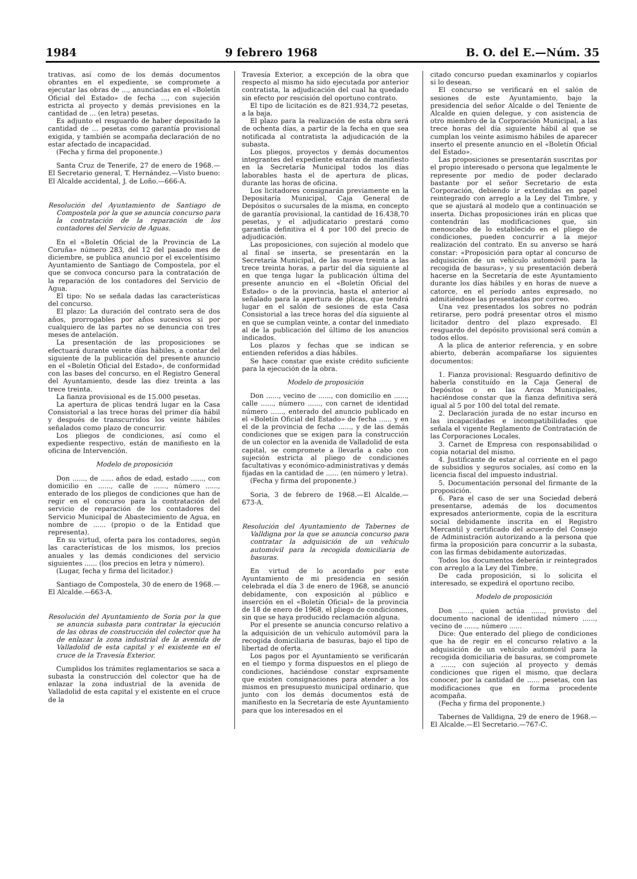1984 9 febrero 1968 B. O. del E.—Núm. 35
trativas, así como de los demás documentos obrantes en el expediente, se compromete a ejecutar las obras de ..., anunciadas en el «Boletín Oficial del Estado» de fecha ..., con sujeción estricta al proyecto y demás previsiones en la cantidad de ... (en letra) pesetas.
Es adjunto el resguardo de haber depositado la cantidad de ... pesetas como garantía provisional exigida, y también se acompaña declaración de no estar afectado de incapacidad.
(Fecha y firma del proponente.)
Santa Cruz de Tenerife, 27 de enero de 1968.—El Secretario general, T. Hernández.—Visto bueno: El Alcalde accidental, J. de Loño.—666-A.
Resolución del Ayuntamiento de Santiago de Compostela por la que se anuncia concurso para la contratación de la reparación de los contadores del Servicio de Aguas.
En el «Boletín Oficial de la Provincia de La Coruña» número 283, del 12 del pasado mes de diciembre, se publica anuncio por el excelentísimo Ayuntamiento de Santiago de Compostela, por el que se convoca concurso para la contratación de la reparación de los contadores del Servicio de Agua.
El tipo: No se señala dadas las características del concurso.
El plazo: La duración del contrato sera de dos años, prorrogables por años sucesivos si por cualquiero de las partes no se denuncia con tres meses de antelación.
La presentación de las proposiciones se efectuará durante veinte días hábiles, a contar del siguiente de la publicación del presente anuncio en el «Boletín Oficial del Estado», de conformidad con las bases del concurso, en el Registro General del Ayuntamiento, desde las diez treinta a las trece treinta.
La fianza provisional es de 15.000 pesetas.
La apertura de plicas tendrá lugar en la Casa Consistorial a las trece horas del primer día hábil y después de transcurridos los veinte hábiles señalados como plazo de concurrir.
Los pliegos de condiciones, así como el expediente respectivo, están de manifiesto en la oficina de Intervención.
Modelo de proposición
Don ......, de ...... años de edad, estado ......, con domicilio en ......, calle de ......, número ......, enterado de los pliegos de condiciones que han de regir en el concurso para la contratación del servicio de reparación de los contadores del Servicio Municipal de Abastecimiento de Agua, en nombre de ...... (propio o de la Entidad que representa).
En su virtud, oferta para los contadores, según las características de los mismos, los precios anuales y las demás condiciones del servicio siguientes ...... (los precios en letra y número).
(Lugar, fecha y firma del licitador.)
Santiago de Compostela, 30 de enero de 1968.—El Alcalde.—663-A.
Resolución del Ayuntamiento de Soria por la que se anuncia subasta para contratar la ejecución de las obras de construcción del colector que ha de enlazar la zona industrial de la avenida de Valladolid de esta capital y el existente en el cruce de la Travesía Exterior.
Cumplidos los trámites reglamentarios se saca a subasta la construcción del colector que ha de enlazar la zona industrial de la avenida de Valladolid de esta capital y el existente en el cruce de la
Travesía Exterior, a excepción de la obra que respecto al mismo ha sido ejecutada por anterior contratista, la adjudicación del cual ha quedado sin efecto por rescisión del oportuno contrato.
El tipo de licitación es de 821.934,72 pesetas, a la baja.
El plazo para la realización de esta obra será de ochenta días, a partir de la fecha en que sea notificada al contratista la adjudicación de la subasta.
Los pliegos, proyectos y demás documentos integrantes del expediente estarán de manifiesto en la Secretaría Municipal todos los días laborables hasta el de apertura de plicas, durante las horas de oficina.
Los licitadores consignarán previamente en la Depositaría Municipal, Caja General de Depósitos o sucursales de la misma, en concepto de garantía provisional, la cantidad de 16.438,70 pesetas, y el adjudicatario prestará como garantía definitiva el 4 por 100 del precio de adjudicación.
Las proposiciones, con sujeción al modelo que al final se inserta, se presentarán en la Secretaría Municipal, de las nueve treinta a las trece treinta horas, a partir del día siguiente al en que tenga lugar la publicación última del presente anuncio en el «Boletín Oficial del Estado» o de la provincia, hasta el anterior al señalado para la apertura de plicas, que tendrá lugar en el salón de sesiones de esta Casa Consistorial a las trece horas del día siguiente al en que se cumplan veinte, a contar del inmediato al de la publicación del último de los anuncios indicados.
Los plazos y fechas que se indican se entienden referidos a días hábiles.
Se hace constar que existe crédito suficiente para la ejecución de la obra.
Modelo de proposición
Don ......, vecino de ......, con domicilio en ......, calle ......, número ......, con carnet de identidad número ......, enterado del anuncio publicado en el «Boletín Oficial del Estado» de fecha ...... y en el de la provincia de fecha ......, y de las demás condiciones que se exigen para la construcción de un colector en la avenida de Valladolid de esta capital, se compromete a llevarla a cabo con sujeción estricta al pliego de condiciones facultativas y económico-administrativas y demás fijadas en la cantidad de ...... (en número y letra).
(Fecha y firma del proponente.)
Soria, 3 de febrero de 1968.—El Alcalde.—673-A.
Resolución del Ayuntamiento de Tabernes de Valldigna por la que se anuncia concurso para contratar la adquisición de un vehículo automóvil para la recogida domiciliaria de basuras.
En virtud de lo acordado por este Ayuntamiento de mi presidencia en sesión celebrada el día 3 de enero de 1968, se anunció debidamente, con exposición al público e inserción en el «Boletín Oficial» de la provincia de 18 de enero de 1968, el pliego de condiciones, sin que se haya producido reclamación alguna.
Por el presente se anuncia concurso relativo a la adquisición de un vehículo automóvil para la recogida domiciliaria de basuras, bajo el tipo de libertad de oferta.
Los pagos por el Ayuntamiento se verificarán en el tiempo y forma dispuestos en el pliego de condiciones, haciéndose constar exprsamente que existen consignaciones para atender a los mismos en presupuesto municipal ordinario, que junto con los demás documentos está de manifiesto en la Secretaría de este Ayuntamiento para que los interesados en el
citado concurso puedan examinarlos y copiarlos si lo desean.
El concurso se verificará en el salón de sesiones de este Ayuntamiento, bajo la presidencia del señor Alcalde o del Teniente de Alcalde en quien delegue, y con asistencia de otro miembro de la Corporación Municipal, a las trece horas del día siguiente hábil al que se cumplan los veinte asimismo hábiles de aparecer inserto el presente anuncio en el «Boletín Oficial del Estado».
Las proposiciones se presentarán suscritas por el propio interesado o persona que legalmente le represente por medio de poder declarado bastante por el señor Secretario de esta Corporación, debiendo ir extendidas en papel reintegrado con arreglo a la Ley del Timbre, y que se ajustará al modelo que a continuación se inserta. Dichas proposiciones irán en plicas que contendrán las modificaciones que, sin menoscabo de lo establecido en el pliego de condiciones, pueden concurrir a la mejor realización del contrato. En su anverso se hará constar: «Proposición para optar al concurso de adquisición de un vehículo automóvil para la recogida de basuras», y su presentación deberá hacerse en la Secretaría de este Ayuntamiento durante los días hábiles y en horas de nueve a catorce, en el período antes expresado, no admitiéndose las presentadas por correo.
Una vez presentados los sobres no podrán retirarse, pero podrá presentar otros el mismo licitador dentro del plazo expresado. El resguardo del depósito provisional será común a todos ellos.
A la plica de anterior referencia, y en sobre abierto, deberán acompañarse los siguientes documentos:
1. Fianza provisional: Resguardo definitivo de haberla constituído en la Caja General de Depósitos o en las Arcas Municipales, haciéndose constar que la fianza definitiva será igual al 5 por 100 del total del remate.
2. Declaración jurada de no estar incurso en las incapacidades e incompatibilidades que señala el vigente Reglamento de Contratación de las Corporaciones Locales.
3. Carnet de Empresa con responsabilidad o copia notarial del mismo.
4. Justificante de estar al corriente en el pago de subsidios y seguros sociales, así como en la licencia fiscal del impuesto industrial.
5. Documentación personal del firmante de la proposición.
6. Para el caso de ser una Sociedad deberá presentarse, además de los documentos expresados anteriormente, copia de la escritura social debidamente inscrita en el Registro Mercantil y certificado del acuerdo del Consejo de Administración autorizando a la persona que firma la proposición para concurrir a la subasta, con las firmas debidamente autorizadas.
Todos los documentos deberán ir reintegrados con arreglo a la Ley del Timbre.
De cada proposición, si lo solicita el interesado, se expedirá el oportuno recibo.
Modelo de proposición
Don ......, quien actúa ......, provisto del documento nacional de identidad número ......, vecino de ......, número ......
Dice: Que enterado del pliego de condiciones que ha de regir en el concurso relativo a la adquisición de un vehículo automóvil para la recogida domiciliaria de basuras, se compromete a ......, con sujeción al proyecto y demás condiciones que rigen el mismo, que declara conocer, por la cantidad de ...... pesetas, con las modificaciones que en forma procedente acompaña.
(Fecha y firma del proponente.)
Tabernes de Valldigna, 29 de enero de 1968.—El Alcalde.—El Secretario.—767-C.